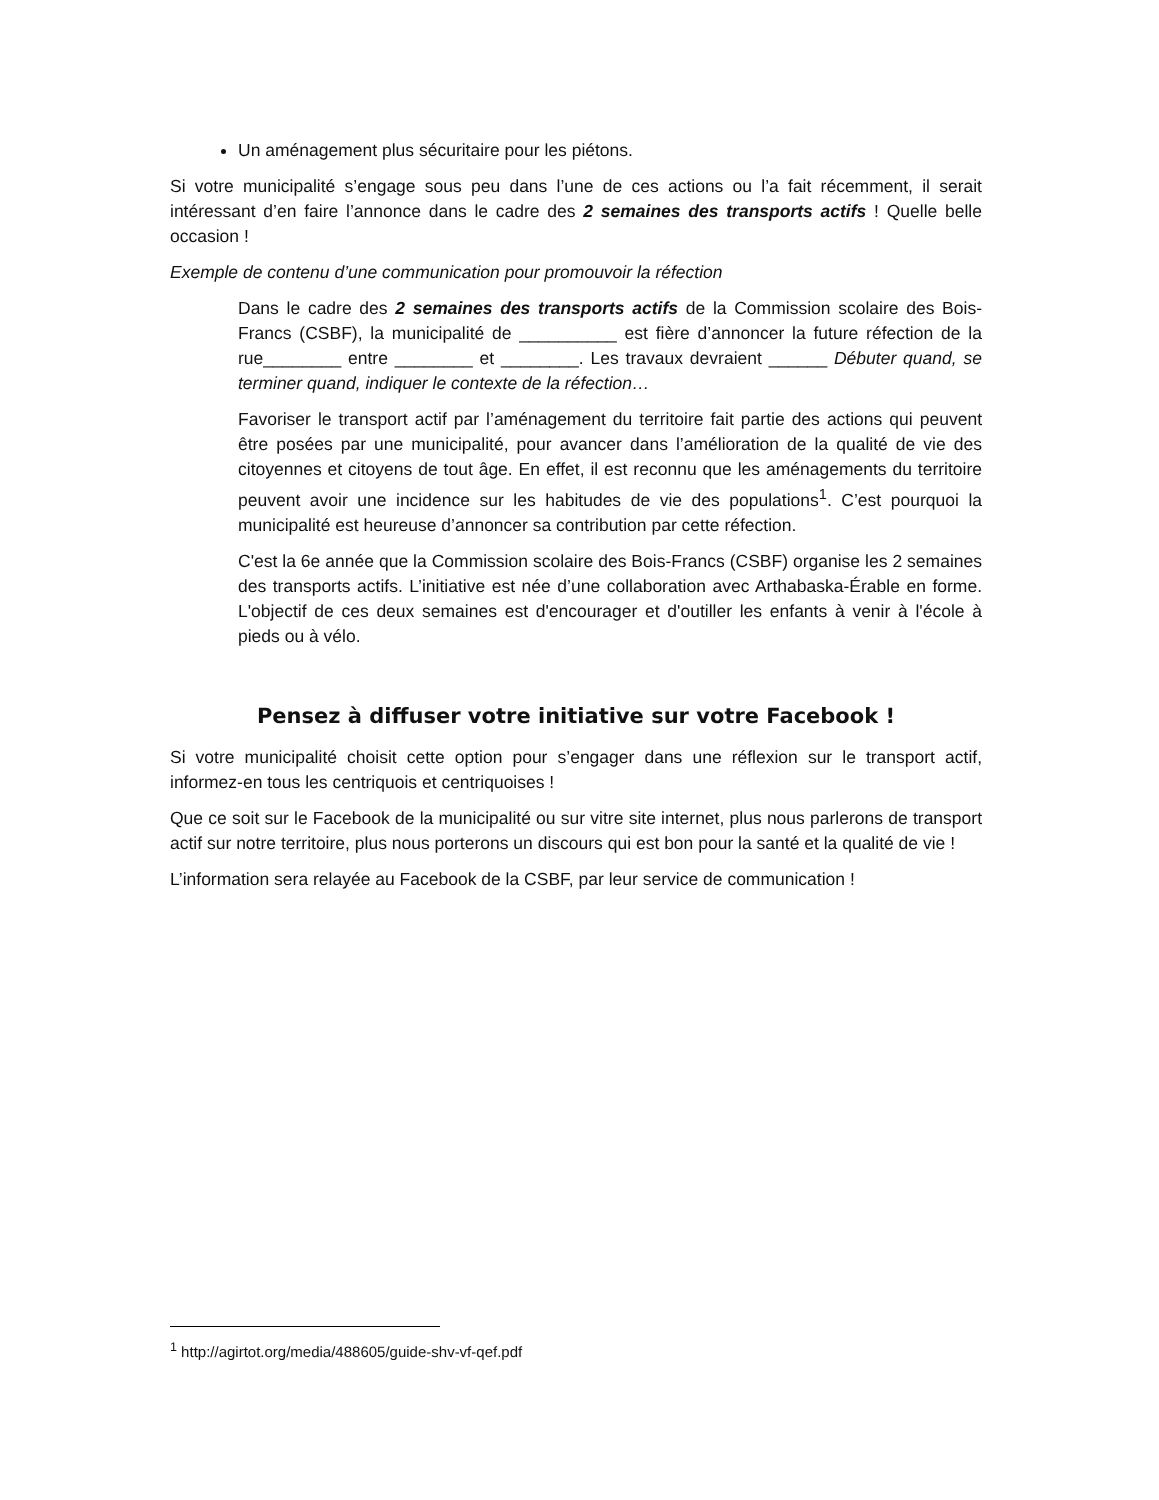Un aménagement plus sécuritaire pour les piétons.
Si votre municipalité s’engage sous peu dans l’une de ces actions ou l’a fait récemment, il serait intéressant d’en faire l’annonce dans le cadre des 2 semaines des transports actifs ! Quelle belle occasion !
Exemple de contenu d’une communication pour promouvoir la réfection
Dans le cadre des 2 semaines des transports actifs de la Commission scolaire des Bois-Francs (CSBF), la municipalité de __________ est fière d’annoncer la future réfection de la rue________ entre ________ et ________. Les travaux devraient ______ Débuter quand, se terminer quand, indiquer le contexte de la réfection…
Favoriser le transport actif par l’aménagement du territoire fait partie des actions qui peuvent être posées par une municipalité, pour avancer dans l’amélioration de la qualité de vie des citoyennes et citoyens de tout âge. En effet, il est reconnu que les aménagements du territoire peuvent avoir une incidence sur les habitudes de vie des populations<sup>1</sup>. C’est pourquoi la municipalité est heureuse d’annoncer sa contribution par cette réfection.
C'est la 6e année que la Commission scolaire des Bois-Francs (CSBF) organise les 2 semaines des transports actifs. L’initiative est née d’une collaboration avec Arthabaska-Érable en forme. L'objectif de ces deux semaines est d'encourager et d'outiller les enfants à venir à l'école à pieds ou à vélo.
Pensez à diffuser votre initiative sur votre Facebook !
Si votre municipalité choisit cette option pour s’engager dans une réflexion sur le transport actif, informez-en tous les centriquois et centriquoises !
Que ce soit sur le Facebook de la municipalité ou sur vitre site internet, plus nous parlerons de transport actif sur notre territoire, plus nous porterons un discours qui est bon pour la santé et la qualité de vie !
L’information sera relayée au Facebook de la CSBF, par leur service de communication !
<sup>1</sup> http://agirtot.org/media/488605/guide-shv-vf-qef.pdf